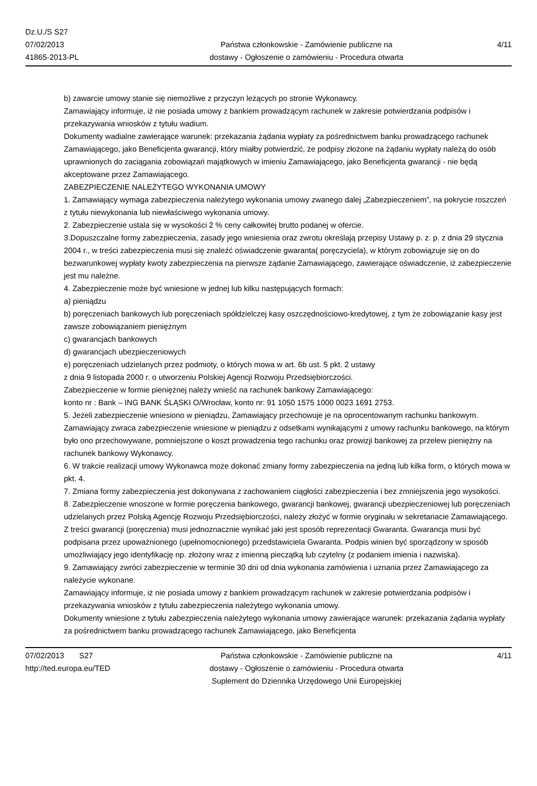Dz.U./S S27
07/02/2013
41865-2013-PL
Państwa członkowskie - Zamówienie publiczne na
dostawy - Ogłoszenie o zamówieniu - Procedura otwarta
4/11
b) zawarcie umowy stanie się niemożliwe z przyczyn leżących po stronie Wykonawcy.
Zamawiający informuje, iż nie posiada umowy z bankiem prowadzącym rachunek w zakresie potwierdzania podpisów i przekazywania wniosków z tytułu wadium.
Dokumenty wadialne zawierające warunek: przekazania żądania wypłaty za pośrednictwem banku prowadzącego rachunek Zamawiającego, jako Beneficjenta gwarancji, który miałby potwierdzić, że podpisy złożone na żądaniu wypłaty należą do osób uprawnionych do zaciągania zobowiązań majątkowych w imieniu Zamawiającego, jako Beneficjenta gwarancji - nie będą akceptowane przez Zamawiającego.
ZABEZPIECZENIE NALEŻYTEGO WYKONANIA UMOWY
1. Zamawiający wymaga zabezpieczenia należytego wykonania umowy zwanego dalej „Zabezpieczeniem”, na pokrycie roszczeń z tytułu niewykonania lub niewłaściwego wykonania umowy.
2. Zabezpieczenie ustala się w wysokości 2 % ceny całkowitej brutto podanej w ofercie.
3.Dopuszczalne formy zabezpieczenia, zasady jego wniesienia oraz zwrotu określają przepisy Ustawy p. z. p. z dnia 29 stycznia 2004 r., w treści zabezpieczenia musi się znaleźć oświadczenie gwaranta( poręczyciela), w którym zobowiązuje się on do bezwarunkowej wypłaty kwoty zabezpieczenia na pierwsze żądanie Zamawiającego, zawierające oświadczenie, iż zabezpieczenie jest mu należne.
4. Zabezpieczenie może być wniesione w jednej lub kilku następujących formach:
a) pieniądzu
b) poręczeniach bankowych lub poręczeniach spółdzielczej kasy oszczędnościowo-kredytowej, z tym że zobowiązanie kasy jest zawsze zobowiązaniem pieniężnym
c) gwarancjach bankowych
d) gwarancjach ubezpieczeniowych
e) poręczeniach udzielanych przez podmioty, o których mowa w art. 6b ust. 5 pkt. 2 ustawy
z dnia 9 listopada 2000 r. o utworzeniu Polskiej Agencji Rozwoju Przedsiębiorczości.
Zabezpieczenie w formie pieniężnej należy wnieść na rachunek bankowy Zamawiającego:
konto nr : Bank – ING BANK ŚLĄSKI O/Wrocław, konto nr: 91 1050 1575 1000 0023 1691 2753.
5. Jeżeli zabezpieczenie wniesiono w pieniądzu, Zamawiający przechowuje je na oprocentowanym rachunku bankowym. Zamawiający zwraca zabezpieczenie wniesione w pieniądzu z odsetkami wynikającymi z umowy rachunku bankowego, na którym było ono przechowywane, pomniejszone o koszt prowadzenia tego rachunku oraz prowizji bankowej za przelew pieniężny na rachunek bankowy Wykonawcy.
6. W trakcie realizacji umowy Wykonawca może dokonać zmiany formy zabezpieczenia na jedną lub kilka form, o których mowa w pkt. 4.
7. Zmiana formy zabezpieczenia jest dokonywana z zachowaniem ciągłości zabezpieczenia i bez zmniejszenia jego wysokości.
8. Zabezpieczenie wnoszone w formie poręczenia bankowego, gwarancji bankowej, gwarancji ubezpieczeniowej lub poręczeniach udzielanych przez Polską Agencję Rozwoju Przedsiębiorczości, należy złożyć w formie oryginału w sekretariacie Zamawiającego. Z treści gwarancji (poręczenia) musi jednoznacznie wynikać jaki jest sposób reprezentacji Gwaranta. Gwarancja musi być podpisana przez upoważnionego (upełnomocnionego) przedstawiciela Gwaranta. Podpis winien być sporządzony w sposób umożliwiający jego identyfikację np. złożony wraz z imienną pieczątką lub czytelny (z podaniem imienia i nazwiska).
9. Zamawiający zwróci zabezpieczenie w terminie 30 dni od dnia wykonania zamówienia i uznania przez Zamawiającego za należycie wykonane.
Zamawiający informuje, iż nie posiada umowy z bankiem prowadzącym rachunek w zakresie potwierdzania podpisów i przekazywania wniosków z tytułu zabezpieczenia należytego wykonania umowy.
Dokumenty wniesione z tytułu zabezpieczenia należytego wykonania umowy zawierające warunek: przekazania żądania wypłaty za pośrednictwem banku prowadzącego rachunek Zamawiającego, jako Beneficjenta
07/02/2013 S27
http://ted.europa.eu/TED
Państwa członkowskie - Zamówienie publiczne na
dostawy - Ogłoszenie o zamówieniu - Procedura otwarta
Suplement do Dziennika Urzędowego Unii Europejskiej
4/11